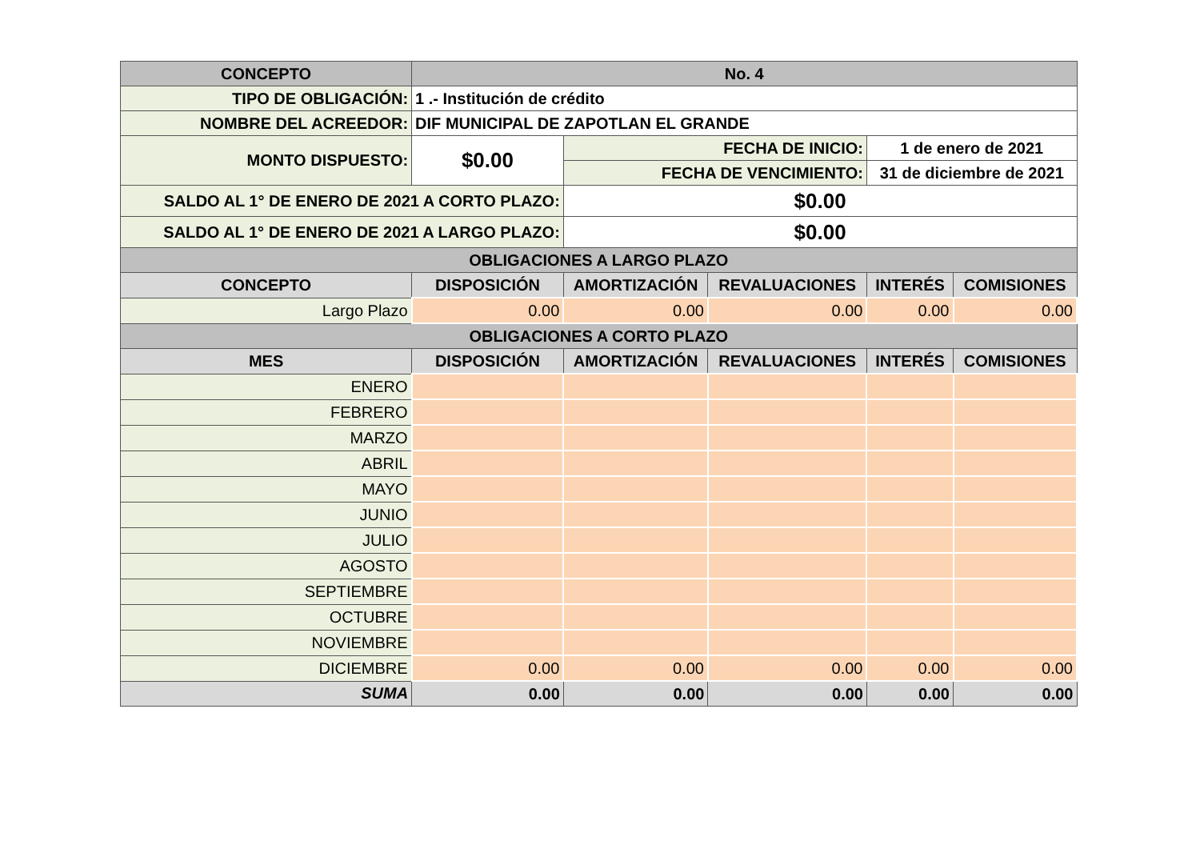| CONCEPTO | | No. 4 | | | | |
| --- | --- | --- | --- | --- | --- | --- |
| TIPO DE OBLIGACIÓN: | | 1 .- Institución de crédito | | | | |
| NOMBRE DEL ACREEDOR: | | DIF MUNICIPAL DE ZAPOTLAN EL GRANDE | | | | |
| MONTO DISPUESTO: | | $0.00 | FECHA DE INICIO: | | 1 de enero de 2021 | |
| | | | FECHA DE VENCIMIENTO: | | 31 de diciembre de 2021 | |
| SALDO AL 1° DE ENERO DE 2021 A CORTO PLAZO: | | | $0.00 | | | |
| SALDO AL 1° DE ENERO DE 2021 A LARGO PLAZO: | | | $0.00 | | | |
| OBLIGACIONES A LARGO PLAZO | | | | | | |
| CONCEPTO | DISPOSICIÓN | | AMORTIZACIÓN | REVALUACIONES | INTERÉS | COMISIONES |
| Largo Plazo | 0.00 | | 0.00 | 0.00 | 0.00 | 0.00 |
| OBLIGACIONES A CORTO PLAZO | | | | | | |
| MES | DISPOSICIÓN | | AMORTIZACIÓN | REVALUACIONES | INTERÉS | COMISIONES |
| ENERO | | | | | | |
| FEBRERO | | | | | | |
| MARZO | | | | | | |
| ABRIL | | | | | | |
| MAYO | | | | | | |
| JUNIO | | | | | | |
| JULIO | | | | | | |
| AGOSTO | | | | | | |
| SEPTIEMBRE | | | | | | |
| OCTUBRE | | | | | | |
| NOVIEMBRE | | | | | | |
| DICIEMBRE | 0.00 | | 0.00 | 0.00 | 0.00 | 0.00 |
| SUMA | 0.00 | | 0.00 | 0.00 | 0.00 | 0.00 |